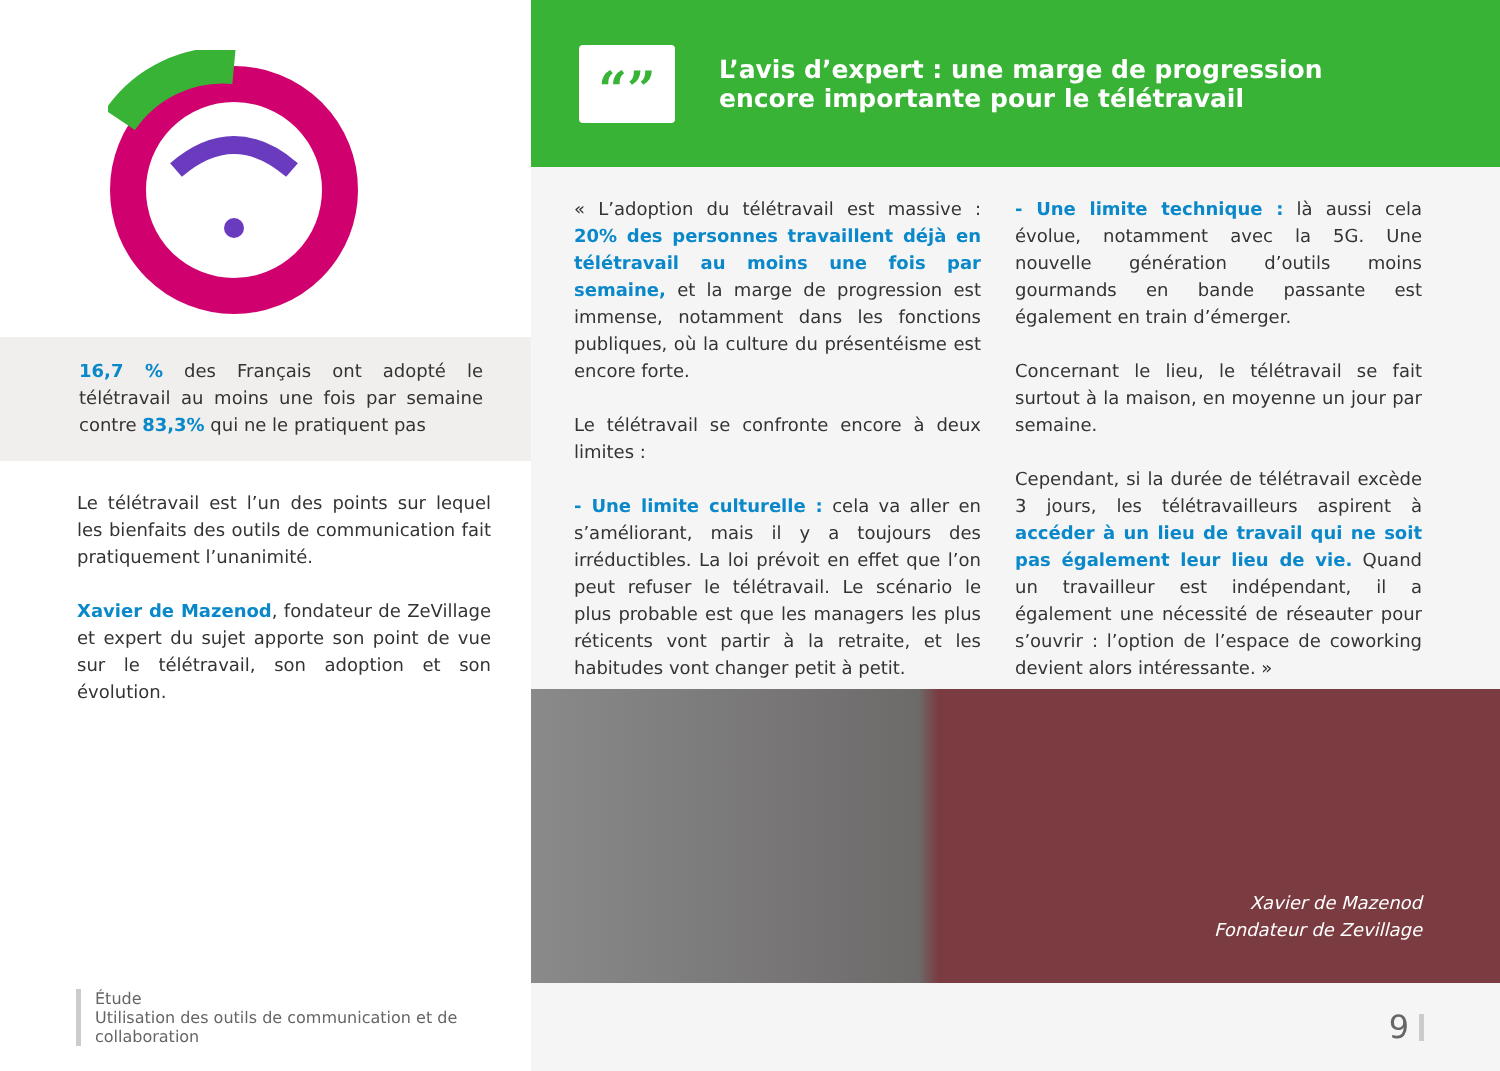16,7 % des Français ont adopté le télétravail au moins une fois par semaine contre 83,3% qui ne le pratiquent pas
Le télétravail est l’un des points sur lequel les bienfaits des outils de communication fait pratiquement l’unanimité.
Xavier de Mazenod, fondateur de ZeVillage et expert du sujet apporte son point de vue sur le télétravail, son adoption et son évolution.
Étude
Utilisation des outils de communication et de collaboration
“”
L’avis d’expert : une marge de progression encore importante pour le télétravail
« L’adoption du télétravail est massive : 20% des personnes travaillent déjà en télétravail au moins une fois par semaine, et la marge de progression est immense, notamment dans les fonctions publiques, où la culture du présentéisme est encore forte.
Le télétravail se confronte encore à deux limites :
- Une limite culturelle : cela va aller en s’améliorant, mais il y a toujours des irréductibles. La loi prévoit en effet que l’on peut refuser le télétravail. Le scénario le plus probable est que les managers les plus réticents vont partir à la retraite, et les habitudes vont changer petit à petit.
- Une limite technique : là aussi cela évolue, notamment avec la 5G. Une nouvelle génération d’outils moins gourmands en bande passante est également en train d’émerger.
Concernant le lieu, le télétravail se fait surtout à la maison, en moyenne un jour par semaine.
Cependant, si la durée de télétravail excède 3 jours, les télétravailleurs aspirent à accéder à un lieu de travail qui ne soit pas également leur lieu de vie. Quand un travailleur est indépendant, il a également une nécessité de réseauter pour s’ouvrir : l’option de l’espace de coworking devient alors intéressante. »
Xavier de Mazenod
Fondateur de Zevillage
9